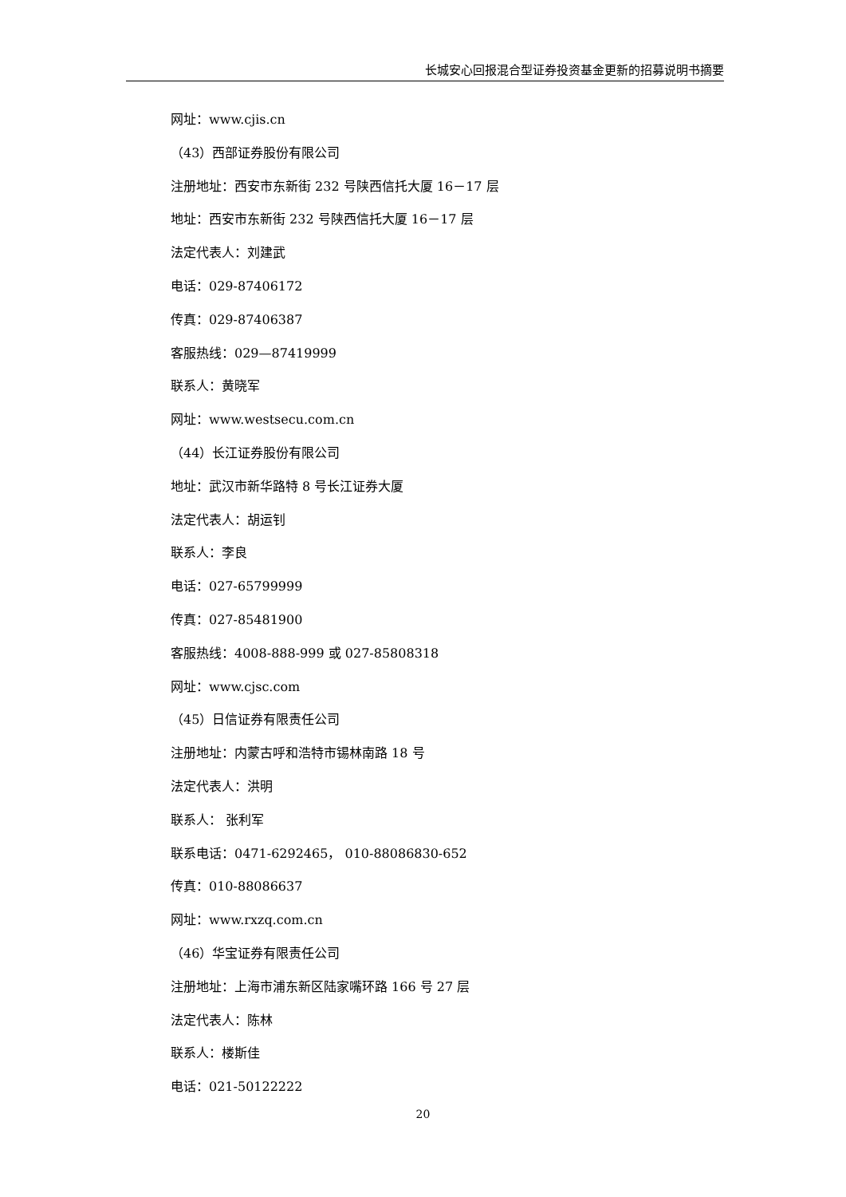长城安心回报混合型证券投资基金更新的招募说明书摘要
网址：www.cjis.cn
（43）西部证券股份有限公司
注册地址：西安市东新街 232 号陕西信托大厦 16－17 层
地址：西安市东新街 232 号陕西信托大厦 16－17 层
法定代表人：刘建武
电话：029-87406172
传真：029-87406387
客服热线：029—87419999
联系人：黄晓军
网址：www.westsecu.com.cn
（44）长江证券股份有限公司
地址：武汉市新华路特 8 号长江证券大厦
法定代表人：胡运钊
联系人：李良
电话：027-65799999
传真：027-85481900
客服热线：4008-888-999 或 027-85808318
网址：www.cjsc.com
（45）日信证券有限责任公司
注册地址：内蒙古呼和浩特市锡林南路 18 号
法定代表人：洪明
联系人： 张利军
联系电话：0471-6292465， 010-88086830-652
传真：010-88086637
网址：www.rxzq.com.cn
（46）华宝证券有限责任公司
注册地址：上海市浦东新区陆家嘴环路 166 号 27 层
法定代表人：陈林
联系人：楼斯佳
电话：021-50122222
20